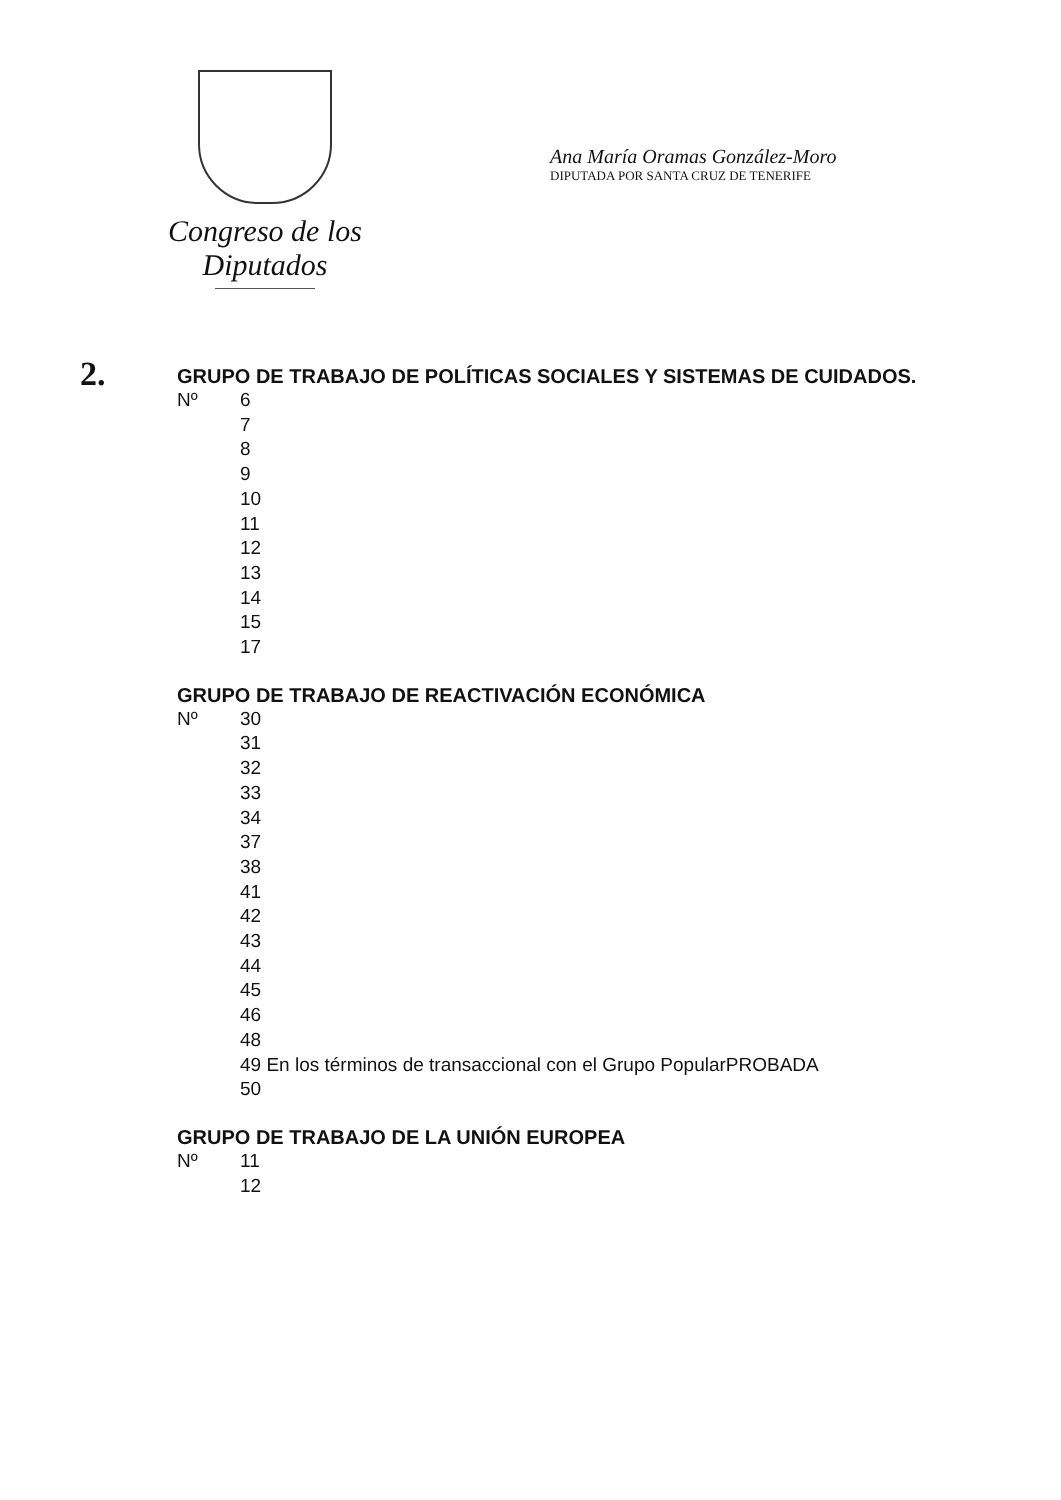Congreso de los Diputados
Ana María Oramas González-Moro
DIPUTADA POR SANTA CRUZ DE TENERIFE
2. GRUPO DE TRABAJO DE POLÍTICAS SOCIALES Y SISTEMAS DE CUIDADOS.
Nº 6
7
8
9
10
11
12
13
14
15
17
GRUPO DE TRABAJO DE REACTIVACIÓN ECONÓMICA
Nº 30
31
32
33
34
37
38
41
42
43
44
45
46
48
49 En los términos de transaccional con el Grupo PopularPROBADA
50
GRUPO DE TRABAJO DE LA UNIÓN EUROPEA
Nº 11
12